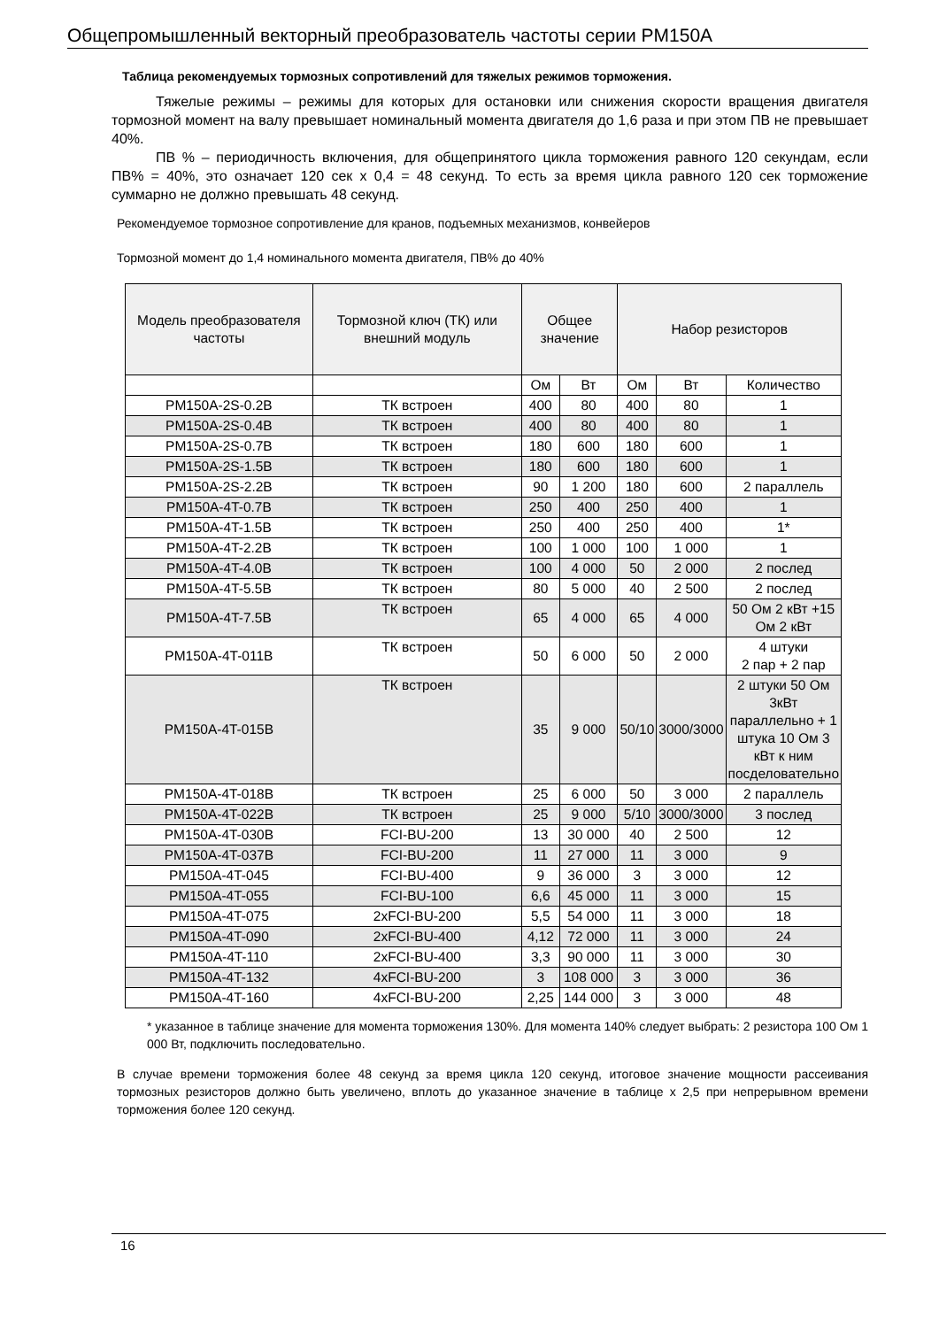Общепромышленный векторный преобразователь частоты серии PM150A
Таблица рекомендуемых тормозных сопротивлений для тяжелых режимов торможения.
Тяжелые режимы – режимы для которых для остановки или снижения скорости вращения двигателя тормозной момент на валу превышает номинальный момента двигателя до 1,6 раза и при этом ПВ не превышает 40%.
ПВ % – периодичность включения, для общепринятого цикла торможения равного 120 секундам, если ПВ% = 40%, это означает 120 сек х 0,4 = 48 секунд. То есть за время цикла равного 120 сек торможение суммарно не должно превышать 48 секунд.
Рекомендуемое тормозное сопротивление для кранов, подъемных механизмов, конвейеров
Тормозной момент до 1,4 номинального момента двигателя, ПВ% до 40%
| Модель преобразователя частоты | Тормозной ключ (ТК) или внешний модуль | Общее значение | | Набор резисторов | | |
| --- | --- | --- | --- | --- | --- | --- |
| | | Ом | Вт | Ом | Вт | Количество |
| PM150A-2S-0.2B | ТК встроен | 400 | 80 | 400 | 80 | 1 |
| PM150A-2S-0.4B | ТК встроен | 400 | 80 | 400 | 80 | 1 |
| PM150A-2S-0.7B | ТК встроен | 180 | 600 | 180 | 600 | 1 |
| PM150A-2S-1.5B | ТК встроен | 180 | 600 | 180 | 600 | 1 |
| PM150A-2S-2.2B | ТК встроен | 90 | 1 200 | 180 | 600 | 2 параллель |
| PM150A-4T-0.7B | ТК встроен | 250 | 400 | 250 | 400 | 1 |
| PM150A-4T-1.5B | ТК встроен | 250 | 400 | 250 | 400 | 1* |
| PM150A-4T-2.2B | ТК встроен | 100 | 1 000 | 100 | 1 000 | 1 |
| PM150A-4T-4.0B | ТК встроен | 100 | 4 000 | 50 | 2 000 | 2 послед |
| PM150A-4T-5.5B | ТК встроен | 80 | 5 000 | 40 | 2 500 | 2 послед |
| PM150A-4T-7.5B | ТК встроен | 65 | 4 000 | 65 | 4 000 | 50 Ом 2 кВт +15 Ом 2 кВт |
| PM150A-4T-011B | ТК встроен | 50 | 6 000 | 50 | 2 000 | 4 штуки 2 пар + 2 пар |
| PM150A-4T-015B | ТК встроен | 35 | 9 000 | 50/10 | 3000/3000 | 2 штуки 50 Ом 3кВт параллельно + 1 штука 10 Ом 3 кВт к ним посделовательно |
| PM150A-4T-018B | ТК встроен | 25 | 6 000 | 50 | 3 000 | 2 параллель |
| PM150A-4T-022B | ТК встроен | 25 | 9 000 | 5/10 | 3000/3000 | 3 послед |
| PM150A-4T-030B | FCI-BU-200 | 13 | 30 000 | 40 | 2 500 | 12 |
| PM150A-4T-037B | FCI-BU-200 | 11 | 27 000 | 11 | 3 000 | 9 |
| PM150A-4T-045 | FCI-BU-400 | 9 | 36 000 | 3 | 3 000 | 12 |
| PM150A-4T-055 | FCI-BU-100 | 6,6 | 45 000 | 11 | 3 000 | 15 |
| PM150A-4T-075 | 2xFCI-BU-200 | 5,5 | 54 000 | 11 | 3 000 | 18 |
| PM150A-4T-090 | 2xFCI-BU-400 | 4,12 | 72 000 | 11 | 3 000 | 24 |
| PM150A-4T-110 | 2xFCI-BU-400 | 3,3 | 90 000 | 11 | 3 000 | 30 |
| PM150A-4T-132 | 4xFCI-BU-200 | 3 | 108 000 | 3 | 3 000 | 36 |
| PM150A-4T-160 | 4xFCI-BU-200 | 2,25 | 144 000 | 3 | 3 000 | 48 |
* указанное в таблице значение для момента торможения 130%. Для момента 140% следует выбрать: 2 резистора 100 Ом 1 000 Вт, подключить последовательно.
В случае времени торможения более 48 секунд за время цикла 120 секунд, итоговое значение мощности рассеивания тормозных резисторов должно быть увеличено, вплоть до указанное значение в таблице х 2,5 при непрерывном времени торможения более 120 секунд.
16